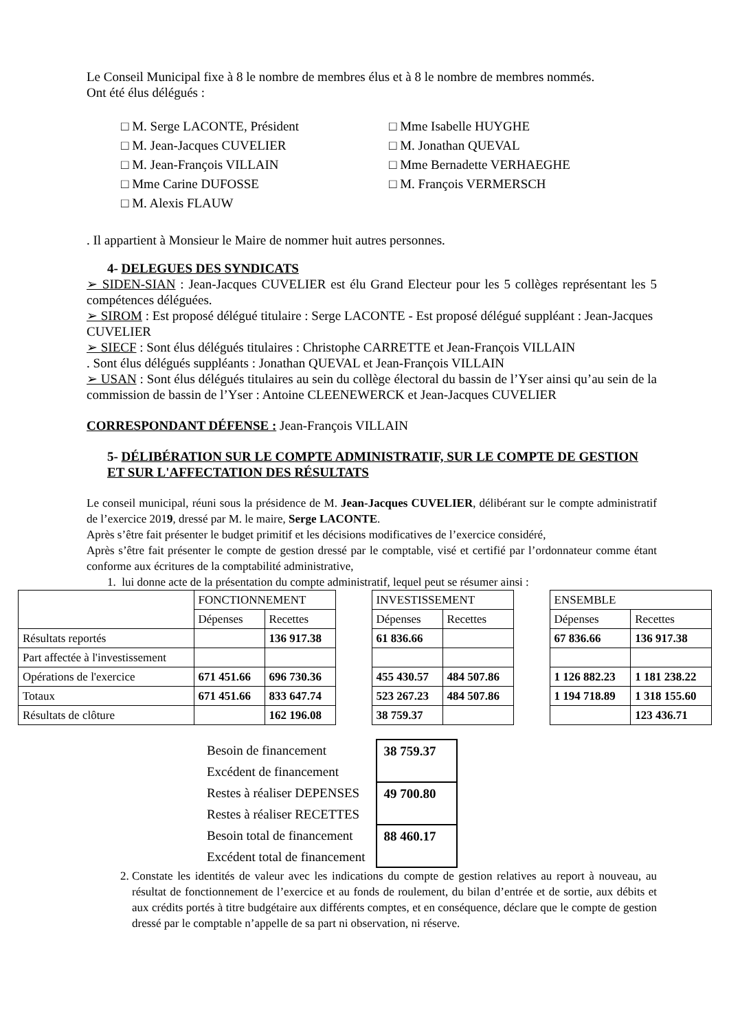Le Conseil Municipal fixe à 8 le nombre de membres élus et à 8 le nombre de membres nommés.
Ont été élus délégués :
□ M. Serge LACONTE, Président
□ M. Jean-Jacques CUVELIER
□ M. Jean-François VILLAIN
□ Mme Carine DUFOSSE
□ M. Alexis FLAUW
□ Mme Isabelle HUYGHE
□ M. Jonathan QUEVAL
□ Mme Bernadette VERHAEGHE
□ M. François VERMERSCH
. Il appartient à Monsieur le Maire de nommer huit autres personnes.
4- DELEGUES DES SYNDICATS
➢ SIDEN-SIAN : Jean-Jacques CUVELIER est élu Grand Electeur pour les 5 collèges représentant les 5 compétences déléguées.
➢ SIROM : Est proposé délégué titulaire : Serge LACONTE - Est proposé délégué suppléant : Jean-Jacques CUVELIER
➢ SIECF : Sont élus délégués titulaires : Christophe CARRETTE et Jean-François VILLAIN
. Sont élus délégués suppléants : Jonathan QUEVAL et Jean-François VILLAIN
➢ USAN : Sont élus délégués titulaires au sein du collège électoral du bassin de l’Yser ainsi qu’au sein de la commission de bassin de l’Yser : Antoine CLEENEWERCK et Jean-Jacques CUVELIER
CORRESPONDANT DÉFENSE : Jean-François VILLAIN
5- DÉLIBÉRATION SUR LE COMPTE ADMINISTRATIF, SUR LE COMPTE DE GESTION ET SUR L'AFFECTATION DES RÉSULTATS
Le conseil municipal, réuni sous la présidence de M. Jean-Jacques CUVELIER, délibérant sur le compte administratif de l’exercice 2019, dressé par M. le maire, Serge LACONTE.
Après s’être fait présenter le budget primitif et les décisions modificatives de l’exercice considéré,
Après s’être fait présenter le compte de gestion dressé par le comptable, visé et certifié par l’ordonnateur comme étant conforme aux écritures de la comptabilité administrative,
1. lui donne acte de la présentation du compte administratif, lequel peut se résumer ainsi :
| | FONCTIONNEMENT | | | INVESTISSEMENT | | | ENSEMBLE | |
| | Dépenses | Recettes | | Dépenses | Recettes | | Dépenses | Recettes |
| Résultats reportés | | 136 917.38 | | 61 836.66 | | | 67 836.66 | 136 917.38 |
| Part affectée à l'investissement | | | | | | | | |
| Opérations de l'exercice | 671 451.66 | 696 730.36 | | 455 430.57 | 484 507.86 | | 1 126 882.23 | 1 181 238.22 |
| Totaux | 671 451.66 | 833 647.74 | | 523 267.23 | 484 507.86 | | 1 194 718.89 | 1 318 155.60 |
| Résultats de clôture | | 162 196.08 | | 38 759.37 | | | | 123 436.71 |
| Besoin de financement | 38 759.37 |
| Excédent de financement | |
| Restes à réaliser DEPENSES | 49 700.80 |
| Restes à réaliser RECETTES | |
| Besoin total de financement | 88 460.17 |
| Excédent total de financement | |
2. Constate les identités de valeur avec les indications du compte de gestion relatives au report à nouveau, au résultat de fonctionnement de l’exercice et au fonds de roulement, du bilan d’entrée et de sortie, aux débits et aux crédits portés à titre budgétaire aux différents comptes, et en conséquence, déclare que le compte de gestion dressé par le comptable n’appelle de sa part ni observation, ni réserve.